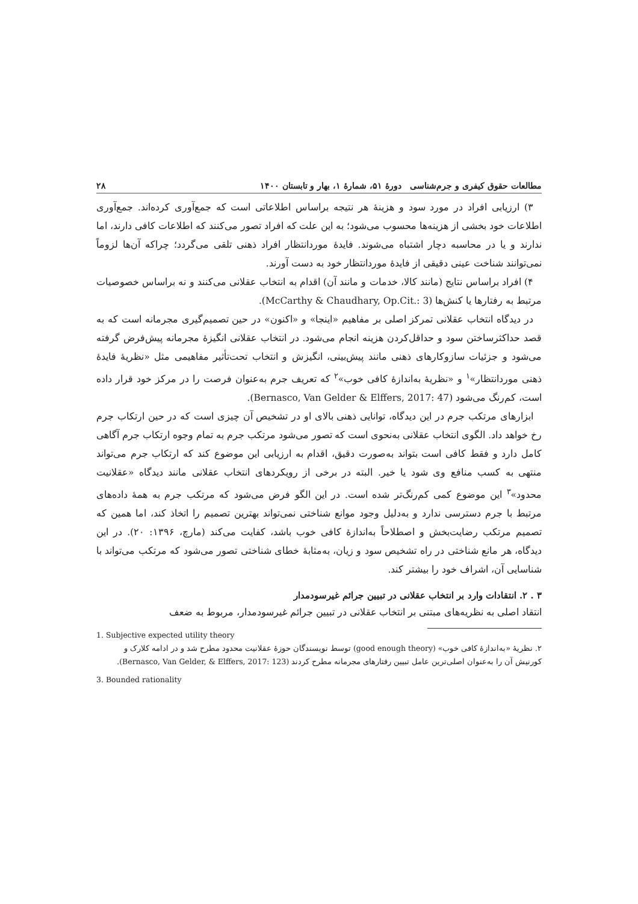مطالعات حقوق کیفری و جرم‌شناسی دورهٔ ۵۱، شمارهٔ ۱، بهار و تابستان ۱۴۰۰ ۲۸
۳) ارزیابی افراد در مورد سود و هزینهٔ هر نتیجه براساس اطلاعاتی است که جمع‌آوری کرده‌اند. جمع‌آوری اطلاعات خود بخشی از هزینه‌ها محسوب می‌شود؛ به این علت که افراد تصور می‌کنند که اطلاعات کافی دارند، اما ندارند و یا در محاسبه دچار اشتباه می‌شوند. فایدهٔ موردانتظار افراد ذهنی تلقی می‌گردد؛ چراکه آن‌ها لزوماً نمی‌توانند شناخت عینی دقیقی از فایدهٔ موردانتظار خود به دست آورند.
۴) افراد براساس نتایج (مانند کالا، خدمات و مانند آن) اقدام به انتخاب عقلانی می‌کنند و نه براساس خصوصیات مرتبط به رفتارها یا کنش‌ها (McCarthy & Chaudhary, Op.Cit.: 3).
در دیدگاه انتخاب عقلانی تمرکز اصلی بر مفاهیم «اینجا» و «اکنون» در حین تصمیم‌گیری مجرمانه است که به قصد حداکثرساختن سود و حداقل‌کردن هزینه انجام می‌شود. در انتخاب عقلانی انگیزهٔ مجرمانه پیش‌فرض گرفته می‌شود و جزئیات سازوکارهای ذهنی مانند پیش‌بینی، انگیزش و انتخاب تحت‌تأثیر مفاهیمی مثل «نظریهٔ فایدهٔ ذهنی موردانتظار»<sup>۱</sup> و «نظریهٔ به‌اندازهٔ کافی خوب»<sup>۲</sup> که تعریف جرم به‌عنوان فرصت را در مرکز خود قرار داده است، کم‌رنگ می‌شود (Bernasco, Van Gelder & Elffers, 2017: 47).
ابزارهای مرتکب جرم در این دیدگاه، توانایی ذهنی بالای او در تشخیص آن چیزی است که در حین ارتکاب جرم رخ خواهد داد. الگوی انتخاب عقلانی به‌نحوی است که تصور می‌شود مرتکب جرم به تمام وجوه ارتکاب جرم آگاهی کامل دارد و فقط کافی است بتواند به‌صورت دقیق، اقدام به ارزیابی این موضوع کند که ارتکاب جرم می‌تواند منتهی به کسب منافع وی شود یا خیر. البته در برخی از رویکردهای انتخاب عقلانی مانند دیدگاه «عقلانیت محدود»<sup>۳</sup> این موضوع کمی کم‌رنگ‌تر شده است. در این الگو فرض می‌شود که مرتکب جرم به همهٔ داده‌های مرتبط با جرم دسترسی ندارد و به‌دلیل وجود موانع شناختی نمی‌تواند بهترین تصمیم را اتخاذ کند، اما همین که تصمیم مرتکب رضایت‌بخش و اصطلاحاً به‌اندازهٔ کافی خوب باشد، کفایت می‌کند (مارچ، ۱۳۹۶: ۲۰). در این دیدگاه، هر مانع شناختی در راه تشخیص سود و زیان، به‌مثابهٔ خطای شناختی تصور می‌شود که مرتکب می‌تواند با شناسایی آن، اشراف خود را بیشتر کند.
۳ . ۲. انتقادات وارد بر انتخاب عقلانی در تبیین جرائم غیرسودمدار
انتقاد اصلی به نظریه‌های مبتنی بر انتخاب عقلانی در تبیین جرائم غیرسودمدار، مربوط به ضعف
1. Subjective expected utility theory
۲. نظریهٔ «به‌اندازهٔ کافی خوب» (good enough theory) توسط نویسندگان حوزهٔ عقلانیت محدود مطرح شد و در ادامه کلارک و کورنیش آن را به‌عنوان اصلی‌ترین عامل تبیین رفتارهای مجرمانه مطرح کردند (Bernasco, Van Gelder, & Elffers, 2017: 123).
3. Bounded rationality